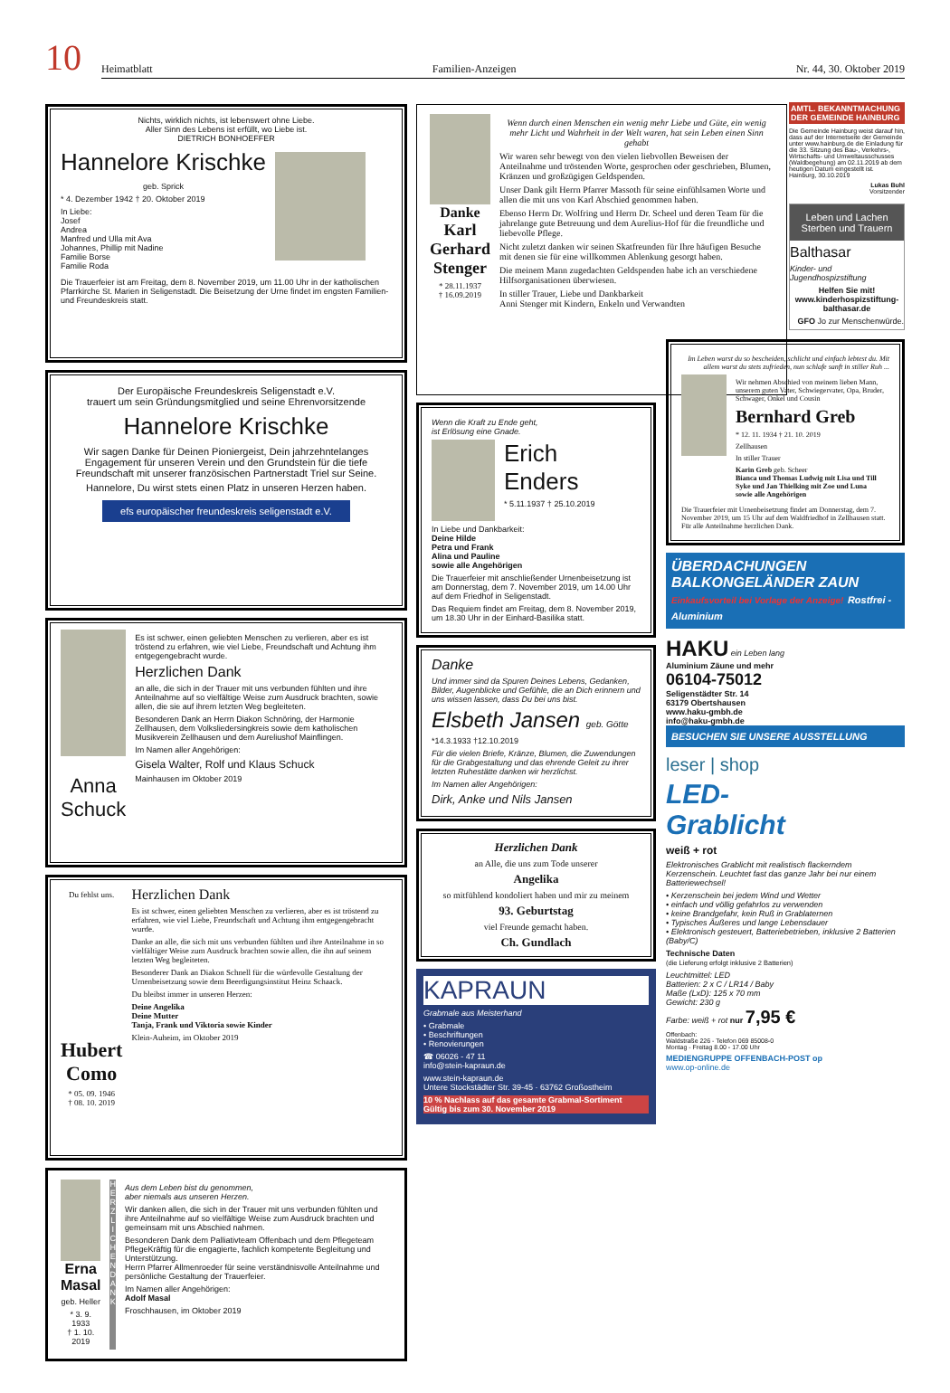10
Heimatblatt Familien-Anzeigen Nr. 44, 30. Oktober 2019
Nichts, wirklich nichts, ist lebenswert ohne Liebe.
Aller Sinn des Lebens ist erfüllt, wo Liebe ist.
DIETRICH BONHOEFFER
Hannelore Krischke
geb. Sprick
* 4. Dezember 1942 † 20. Oktober 2019
In Liebe:
Josef
Andrea
Manfred und Ulla mit Ava
Johannes, Phillip mit Nadine
Familie Borse
Familie Roda
Die Trauerfeier ist am Freitag, dem 8. November 2019, um 11.00 Uhr in der katholischen Pfarrkirche St. Marien in Seligenstadt. Die Beisetzung der Urne findet im engsten Familien- und Freundeskreis statt.
Der Europäische Freundeskreis Seligenstadt e.V.
trauert um sein Gründungsmitglied und seine Ehrenvorsitzende
Hannelore Krischke
Wir sagen Danke für Deinen Pioniergeist, Dein jahrzehntelanges Engagement für unseren Verein und den Grundstein für die tiefe Freundschaft mit unserer französischen Partnerstadt Triel sur Seine.
Hannelore, Du wirst stets einen Platz in unseren Herzen haben.
efs europäischer freundeskreis seligenstadt e.V.
Anna
Schuck
Es ist schwer, einen geliebten Menschen zu verlieren, aber es ist tröstend zu erfahren, wie viel Liebe, Freundschaft und Achtung ihm entgegengebracht wurde.
Herzlichen Dank
an alle, die sich in der Trauer mit uns verbunden fühlten und ihre Anteilnahme auf so vielfältige Weise zum Ausdruck brachten, sowie allen, die sie auf ihrem letzten Weg begleiteten.
Besonderen Dank an Herrn Diakon Schnöring, der Harmonie Zellhausen, dem Volksliedersingkreis sowie dem katholischen Musikverein Zellhausen und dem Aureliushof Mainflingen.
Im Namen aller Angehörigen:
Gisela Walter, Rolf und Klaus Schuck
Mainhausen im Oktober 2019
Du fehlst uns.
Hubert
Como
* 05. 09. 1946
† 08. 10. 2019
Herzlichen Dank
Es ist schwer, einen geliebten Menschen zu verlieren, aber es ist tröstend zu erfahren, wie viel Liebe, Freundschaft und Achtung ihm entgegengebracht wurde.
Danke an alle, die sich mit uns verbunden fühlten und ihre Anteilnahme in so vielfältiger Weise zum Ausdruck brachten sowie allen, die ihn auf seinem letzten Weg begleiteten.
Besonderer Dank an Diakon Schnell für die würdevolle Gestaltung der Urnenbeisetzung sowie dem Beerdigungsinstitut Heinz Schaack.
Du bleibst immer in unseren Herzen:
Deine Angelika
Deine Mutter
Tanja, Frank und Viktoria sowie Kinder
Klein-Auheim, im Oktober 2019
Erna
Masal
geb. Heller
* 3. 9. 1933
† 1. 10. 2019
H E R Z L I C H E N D A N K
Aus dem Leben bist du genommen,
aber niemals aus unseren Herzen.
Wir danken allen, die sich in der Trauer mit uns verbunden fühlten und ihre Anteilnahme auf so vielfältige Weise zum Ausdruck brachten und gemeinsam mit uns Abschied nahmen.
Besonderen Dank dem Palliativteam Offenbach und dem Pflegeteam PflegeKräftig für die engagierte, fachlich kompetente Begleitung und Unterstützung.
Herrn Pfarrer Allmenroeder für seine verständnisvolle Anteilnahme und persönliche Gestaltung der Trauerfeier.
Im Namen aller Angehörigen:
Adolf Masal
Froschhausen, im Oktober 2019
Danke
Karl Gerhard Stenger
* 28.11.1937
† 16.09.2019
Wenn durch einen Menschen ein wenig mehr Liebe und Güte, ein wenig mehr Licht und Wahrheit in der Welt waren, hat sein Leben einen Sinn gehabt
Wir waren sehr bewegt von den vielen liebvollen Beweisen der Anteilnahme und tröstenden Worte, gesprochen oder geschrieben, Blumen, Kränzen und großzügigen Geldspenden.
Unser Dank gilt Herrn Pfarrer Massoth für seine einfühlsamen Worte und allen die mit uns von Karl Abschied genommen haben.
Ebenso Herrn Dr. Wolfring und Herrn Dr. Scheel und deren Team für die jahrelange gute Betreuung und dem Aurelius-Hof für die freundliche und liebevolle Pflege.
Nicht zuletzt danken wir seinen Skatfreunden für Ihre häufigen Besuche mit denen sie für eine willkommen Ablenkung gesorgt haben.
Die meinem Mann zugedachten Geldspenden habe ich an verschiedene Hilfsorganisationen überwiesen.
In stiller Trauer, Liebe und Dankbarkeit
Anni Stenger mit Kindern, Enkeln und Verwandten
Wenn die Kraft zu Ende geht,
ist Erlösung eine Gnade.
Erich
Enders
* 5.11.1937 † 25.10.2019
In Liebe und Dankbarkeit:
Deine Hilde
Petra und Frank
Alina und Pauline
sowie alle Angehörigen
Die Trauerfeier mit anschließender Urnenbeisetzung ist am Donnerstag, dem 7. November 2019, um 14.00 Uhr auf dem Friedhof in Seligenstadt.
Das Requiem findet am Freitag, dem 8. November 2019, um 18.30 Uhr in der Einhard-Basilika statt.
Danke
Und immer sind da Spuren Deines Lebens, Gedanken, Bilder, Augenblicke und Gefühle, die an Dich erinnern und uns wissen lassen, dass Du bei uns bist.
Elsbeth Jansen geb. Götte
*14.3.1933 †12.10.2019
Für die vielen Briefe, Kränze, Blumen, die Zuwendungen für die Grabgestaltung und das ehrende Geleit zu ihrer letzten Ruhestätte danken wir herzlichst.
Im Namen aller Angehörigen:
Dirk, Anke und Nils Jansen
Herzlichen Dank
an Alle, die uns zum Tode unserer
Angelika
so mitfühlend kondoliert haben und mir zu meinem
93. Geburtstag
viel Freunde gemacht haben.
Ch. Gundlach
KAPRAUN
Grabmale aus Meisterhand
• Grabmale
• Beschriftungen
• Renovierungen
☎ 06026 - 47 11
info@stein-kapraun.de
www.stein-kapraun.de
Untere Stockstädter Str. 39-45 · 63762 Großostheim
10 % Nachlass auf das gesamte Grabmal-Sortiment
Gültig bis zum 30. November 2019
AMTL. BEKANNTMACHUNG DER GEMEINDE HAINBURG
Die Gemeinde Hainburg weist darauf hin, dass auf der Internetseite der Gemeinde unter www.hainburg.de die Einladung für die 33. Sitzung des Bau-, Verkehrs-, Wirtschafts- und Umweltausschusses (Waldbegehung) am 02.11.2019 ab dem heutigen Datum eingestellt ist.
Hainburg, 30.10.2019
Lukas Buhl
Vorsitzender
Leben und Lachen
Sterben und Trauern
Balthasar
Kinder- und Jugendhospizstiftung
Helfen Sie mit!
www.kinderhospizstiftung-balthasar.de
GFO Jo zur Menschenwürde.
Im Leben warst du so bescheiden, schlicht und einfach lebtest du. Mit allem warst du stets zufrieden, nun schlafe sanft in stiller Ruh ...
Wir nehmen Abschied von meinem lieben Mann, unserem guten Vater, Schwiegervater, Opa, Bruder, Schwager, Onkel und Cousin
Bernhard Greb
* 12. 11. 1934 † 21. 10. 2019
Zellhausen
In stiller Trauer
Karin Greb geb. Scheer
Bianca und Thomas Ludwig mit Lisa und Till
Syke und Jan Thielking mit Zoe und Luna
sowie alle Angehörigen
Die Trauerfeier mit Urnenbeisetzung findet am Donnerstag, dem 7. November 2019, um 15 Uhr auf dem Waldfriedhof in Zellhausen statt. Für alle Anteilnahme herzlichen Dank.
ÜBERDACHUNGEN BALKONGELÄNDER ZAUN Einkaufsvorteil bei Vorlage der Anzeige! Rostfrei - Aluminium
HAKU ein Leben lang
Aluminium Zäune und mehr
06104-75012
Seligenstädter Str. 14
63179 Obertshausen
www.haku-gmbh.de
info@haku-gmbh.de
BESUCHEN SIE UNSERE AUSSTELLUNG
leser | shop
LED-
Grablicht
weiß + rot
Elektronisches Grablicht mit realistisch flackerndem Kerzenschein. Leuchtet fast das ganze Jahr bei nur einem Batteriewechsel!
• Kerzenschein bei jedem Wind und Wetter
• einfach und völlig gefahrlos zu verwenden
• keine Brandgefahr, kein Ruß in Grablaternen
• Typisches Äußeres und lange Lebensdauer
• Elektronisch gesteuert, Batteriebetrieben, inklusive 2 Batterien (Baby/C)
Technische Daten
(die Lieferung erfolgt inklusive 2 Batterien)
Leuchtmittel: LED
Batterien: 2 x C / LR14 / Baby
Maße (LxD): 125 x 70 mm
Gewicht: 230 g
Farbe: weiß + rot nur 7,95 €
Offenbach:
Waldstraße 226 - Telefon 069 85008-0
Montag - Freitag 8.00 - 17.00 Uhr
MEDIENGRUPPE OFFENBACH-POST op
www.op-online.de